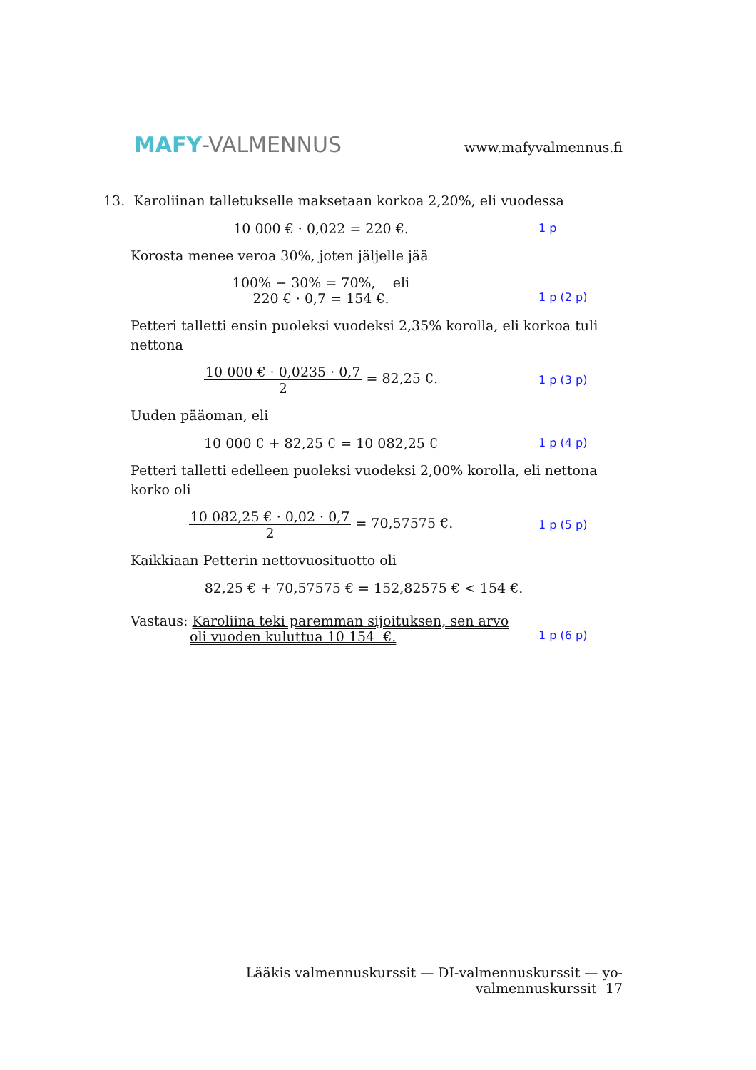MAFY-VALMENNUS
www.mafyvalmennus.fi
13. Karoliinan talletukselle maksetaan korkoa 2,20%, eli vuodessa
10 000 € · 0,022 = 220 €.
1 p
Korosta menee veroa 30%, joten jäljelle jää
100% − 30% = 70%, eli
220 € · 0,7 = 154 €.
1 p (2 p)
Petteri talletti ensin puoleksi vuodeksi 2,35% korolla, eli korkoa tuli nettona
10 000 € · 0,0235 · 0,7 2 = 82,25 €.
1 p (3 p)
Uuden pääoman, eli
10 000 € + 82,25 € = 10 082,25 €
1 p (4 p)
Petteri talletti edelleen puoleksi vuodeksi 2,00% korolla, eli nettona korko oli
10 082,25 € · 0,02 · 0,7 2 = 70,57575 €.
1 p (5 p)
Kaikkiaan Petterin nettovuosituotto oli
82,25 € + 70,57575 € = 152,82575 € < 154 €.
Vastaus: Karoliina teki paremman sijoituksen, sen arvo
oli vuoden kuluttua 10 154 €.
1 p (6 p)
Lääkis valmennuskurssit — DI-valmennuskurssit — yo-valmennuskurssit 17